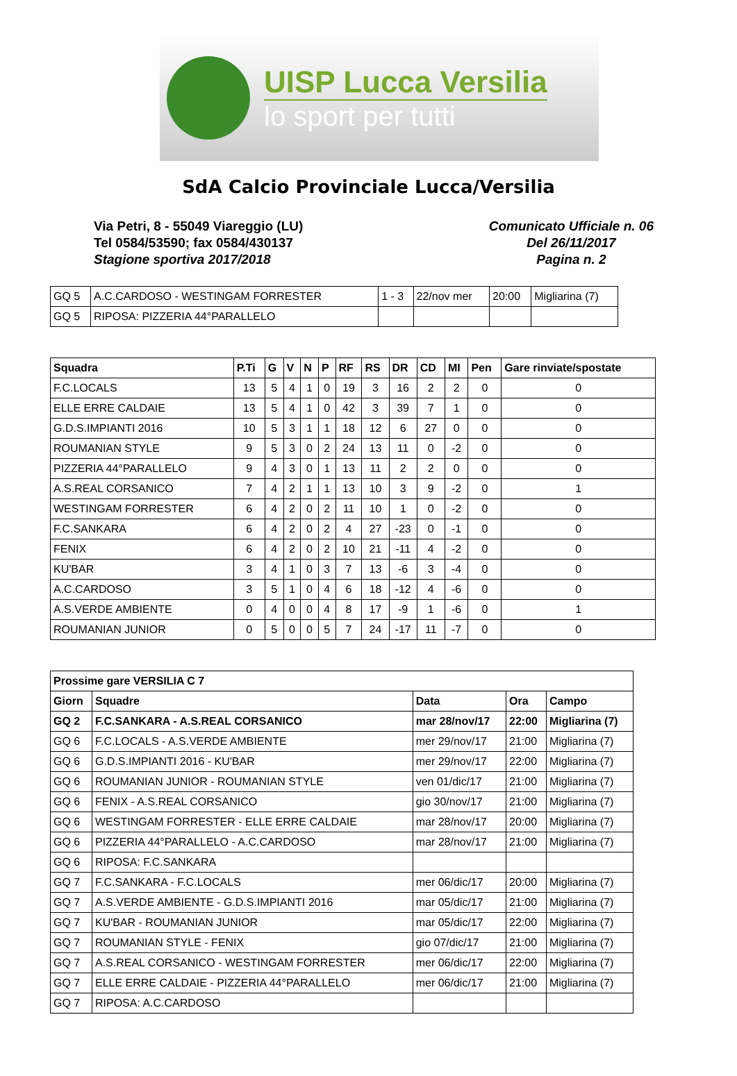UISP Lucca Versilia
lo sport per tutti
SdA Calcio Provinciale Lucca/Versilia
Via Petri, 8 - 55049 Viareggio (LU)
Tel 0584/53590; fax 0584/430137
Stagione sportiva 2017/2018
Comunicato Ufficiale n. 06
Del 26/11/2017
Pagina n. 2
| GQ 5 | A.C.CARDOSO - WESTINGAM FORRESTER | 1 - 3 | 22/nov mer | 20:00 | Migliarina (7) |
| GQ 5 | RIPOSA: PIZZERIA 44°PARALLELO | | | | |
| Squadra | P.Ti | G | V | N | P | RF | RS | DR | CD | MI | Pen | Gare rinviate/spostate |
| --- | --- | --- | --- | --- | --- | --- | --- | --- | --- | --- | --- | --- |
| F.C.LOCALS | 13 | 5 | 4 | 1 | 0 | 19 | 3 | 16 | 2 | 2 | 0 | 0 |
| ELLE ERRE CALDAIE | 13 | 5 | 4 | 1 | 0 | 42 | 3 | 39 | 7 | 1 | 0 | 0 |
| G.D.S.IMPIANTI 2016 | 10 | 5 | 3 | 1 | 1 | 18 | 12 | 6 | 27 | 0 | 0 | 0 |
| ROUMANIAN STYLE | 9 | 5 | 3 | 0 | 2 | 24 | 13 | 11 | 0 | -2 | 0 | 0 |
| PIZZERIA 44°PARALLELO | 9 | 4 | 3 | 0 | 1 | 13 | 11 | 2 | 2 | 0 | 0 | 0 |
| A.S.REAL CORSANICO | 7 | 4 | 2 | 1 | 1 | 13 | 10 | 3 | 9 | -2 | 0 | 1 |
| WESTINGAM FORRESTER | 6 | 4 | 2 | 0 | 2 | 11 | 10 | 1 | 0 | -2 | 0 | 0 |
| F.C.SANKARA | 6 | 4 | 2 | 0 | 2 | 4 | 27 | -23 | 0 | -1 | 0 | 0 |
| FENIX | 6 | 4 | 2 | 0 | 2 | 10 | 21 | -11 | 4 | -2 | 0 | 0 |
| KU'BAR | 3 | 4 | 1 | 0 | 3 | 7 | 13 | -6 | 3 | -4 | 0 | 0 |
| A.C.CARDOSO | 3 | 5 | 1 | 0 | 4 | 6 | 18 | -12 | 4 | -6 | 0 | 0 |
| A.S.VERDE AMBIENTE | 0 | 4 | 0 | 0 | 4 | 8 | 17 | -9 | 1 | -6 | 0 | 1 |
| ROUMANIAN JUNIOR | 0 | 5 | 0 | 0 | 5 | 7 | 24 | -17 | 11 | -7 | 0 | 0 |
| Prossime gare VERSILIA C 7 | | | | |
| --- | --- | --- | --- | --- |
| Giorn | Squadre | Data | Ora | Campo |
| GQ 2 | F.C.SANKARA - A.S.REAL CORSANICO | mar 28/nov/17 | 22:00 | Migliarina (7) |
| GQ 6 | F.C.LOCALS - A.S.VERDE AMBIENTE | mer 29/nov/17 | 21:00 | Migliarina (7) |
| GQ 6 | G.D.S.IMPIANTI 2016 - KU'BAR | mer 29/nov/17 | 22:00 | Migliarina (7) |
| GQ 6 | ROUMANIAN JUNIOR - ROUMANIAN STYLE | ven 01/dic/17 | 21:00 | Migliarina (7) |
| GQ 6 | FENIX - A.S.REAL CORSANICO | gio 30/nov/17 | 21:00 | Migliarina (7) |
| GQ 6 | WESTINGAM FORRESTER - ELLE ERRE CALDAIE | mar 28/nov/17 | 20:00 | Migliarina (7) |
| GQ 6 | PIZZERIA 44°PARALLELO - A.C.CARDOSO | mar 28/nov/17 | 21:00 | Migliarina (7) |
| GQ 6 | RIPOSA: F.C.SANKARA | | | |
| GQ 7 | F.C.SANKARA - F.C.LOCALS | mer 06/dic/17 | 20:00 | Migliarina (7) |
| GQ 7 | A.S.VERDE AMBIENTE - G.D.S.IMPIANTI 2016 | mar 05/dic/17 | 21:00 | Migliarina (7) |
| GQ 7 | KU'BAR - ROUMANIAN JUNIOR | mar 05/dic/17 | 22:00 | Migliarina (7) |
| GQ 7 | ROUMANIAN STYLE - FENIX | gio 07/dic/17 | 21:00 | Migliarina (7) |
| GQ 7 | A.S.REAL CORSANICO - WESTINGAM FORRESTER | mer 06/dic/17 | 22:00 | Migliarina (7) |
| GQ 7 | ELLE ERRE CALDAIE - PIZZERIA 44°PARALLELO | mer 06/dic/17 | 21:00 | Migliarina (7) |
| GQ 7 | RIPOSA: A.C.CARDOSO | | | |